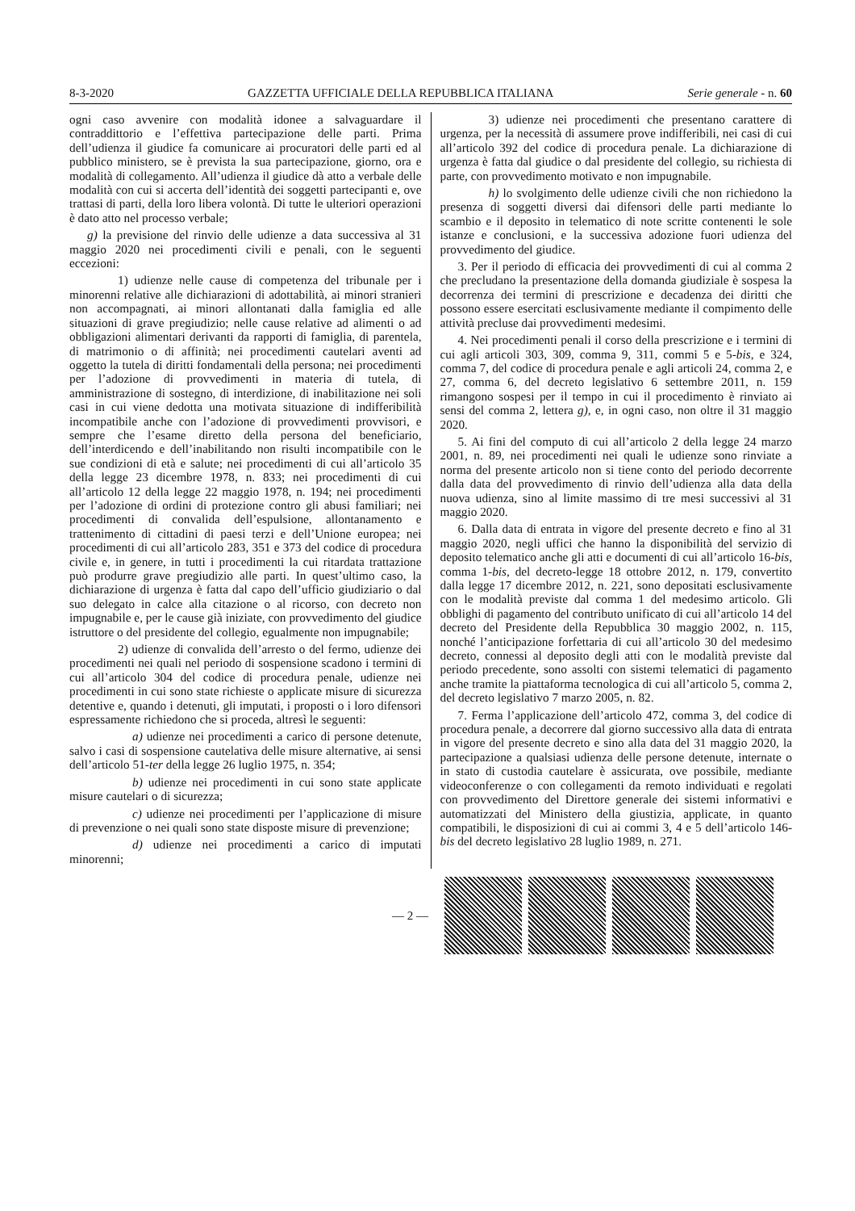8-3-2020 GAZZETTA UFFICIALE DELLA REPUBBLICA ITALIANA Serie generale - n. 60
ogni caso avvenire con modalità idonee a salvaguardare il contraddittorio e l’effettiva partecipazione delle parti. Prima dell’udienza il giudice fa comunicare ai procuratori delle parti ed al pubblico ministero, se è prevista la sua partecipazione, giorno, ora e modalità di collegamento. All’udienza il giudice dà atto a verbale delle modalità con cui si accerta dell’identità dei soggetti partecipanti e, ove trattasi di parti, della loro libera volontà. Di tutte le ulteriori operazioni è dato atto nel processo verbale;
g) la previsione del rinvio delle udienze a data successiva al 31 maggio 2020 nei procedimenti civili e penali, con le seguenti eccezioni:
1) udienze nelle cause di competenza del tribunale per i minorenni relative alle dichiarazioni di adottabilità, ai minori stranieri non accompagnati, ai minori allontanati dalla famiglia ed alle situazioni di grave pregiudizio; nelle cause relative ad alimenti o ad obbligazioni alimentari derivanti da rapporti di famiglia, di parentela, di matrimonio o di affinità; nei procedimenti cautelari aventi ad oggetto la tutela di diritti fondamentali della persona; nei procedimenti per l’adozione di provvedimenti in materia di tutela, di amministrazione di sostegno, di interdizione, di inabilitazione nei soli casi in cui viene dedotta una motivata situazione di indifferibilità incompatibile anche con l’adozione di provvedimenti provvisori, e sempre che l’esame diretto della persona del beneficiario, dell’interdicendo e dell’inabilitando non risulti incompatibile con le sue condizioni di età e salute; nei procedimenti di cui all’articolo 35 della legge 23 dicembre 1978, n. 833; nei procedimenti di cui all’articolo 12 della legge 22 maggio 1978, n. 194; nei procedimenti per l’adozione di ordini di protezione contro gli abusi familiari; nei procedimenti di convalida dell’espulsione, allontanamento e trattenimento di cittadini di paesi terzi e dell’Unione europea; nei procedimenti di cui all’articolo 283, 351 e 373 del codice di procedura civile e, in genere, in tutti i procedimenti la cui ritardata trattazione può produrre grave pregiudizio alle parti. In quest’ultimo caso, la dichiarazione di urgenza è fatta dal capo dell’ufficio giudiziario o dal suo delegato in calce alla citazione o al ricorso, con decreto non impugnabile e, per le cause già iniziate, con provvedimento del giudice istruttore o del presidente del collegio, egualmente non impugnabile;
2) udienze di convalida dell’arresto o del fermo, udienze dei procedimenti nei quali nel periodo di sospensione scadono i termini di cui all’articolo 304 del codice di procedura penale, udienze nei procedimenti in cui sono state richieste o applicate misure di sicurezza detentive e, quando i detenuti, gli imputati, i proposti o i loro difensori espressamente richiedono che si proceda, altresì le seguenti:
a) udienze nei procedimenti a carico di persone detenute, salvo i casi di sospensione cautelativa delle misure alternative, ai sensi dell’articolo 51-ter della legge 26 luglio 1975, n. 354;
b) udienze nei procedimenti in cui sono state applicate misure cautelari o di sicurezza;
c) udienze nei procedimenti per l’applicazione di misure di prevenzione o nei quali sono state disposte misure di prevenzione;
d) udienze nei procedimenti a carico di imputati minorenni;
3) udienze nei procedimenti che presentano carattere di urgenza, per la necessità di assumere prove indifferibili, nei casi di cui all’articolo 392 del codice di procedura penale. La dichiarazione di urgenza è fatta dal giudice o dal presidente del collegio, su richiesta di parte, con provvedimento motivato e non impugnabile.
h) lo svolgimento delle udienze civili che non richiedono la presenza di soggetti diversi dai difensori delle parti mediante lo scambio e il deposito in telematico di note scritte contenenti le sole istanze e conclusioni, e la successiva adozione fuori udienza del provvedimento del giudice.
3. Per il periodo di efficacia dei provvedimenti di cui al comma 2 che precludano la presentazione della domanda giudiziale è sospesa la decorrenza dei termini di prescrizione e decadenza dei diritti che possono essere esercitati esclusivamente mediante il compimento delle attività precluse dai provvedimenti medesimi.
4. Nei procedimenti penali il corso della prescrizione e i termini di cui agli articoli 303, 309, comma 9, 311, commi 5 e 5-bis, e 324, comma 7, del codice di procedura penale e agli articoli 24, comma 2, e 27, comma 6, del decreto legislativo 6 settembre 2011, n. 159 rimangono sospesi per il tempo in cui il procedimento è rinviato ai sensi del comma 2, lettera g), e, in ogni caso, non oltre il 31 maggio 2020.
5. Ai fini del computo di cui all’articolo 2 della legge 24 marzo 2001, n. 89, nei procedimenti nei quali le udienze sono rinviate a norma del presente articolo non si tiene conto del periodo decorrente dalla data del provvedimento di rinvio dell’udienza alla data della nuova udienza, sino al limite massimo di tre mesi successivi al 31 maggio 2020.
6. Dalla data di entrata in vigore del presente decreto e fino al 31 maggio 2020, negli uffici che hanno la disponibilità del servizio di deposito telematico anche gli atti e documenti di cui all’articolo 16-bis, comma 1-bis, del decreto-legge 18 ottobre 2012, n. 179, convertito dalla legge 17 dicembre 2012, n. 221, sono depositati esclusivamente con le modalità previste dal comma 1 del medesimo articolo. Gli obblighi di pagamento del contributo unificato di cui all’articolo 14 del decreto del Presidente della Repubblica 30 maggio 2002, n. 115, nonché l’anticipazione forfettaria di cui all’articolo 30 del medesimo decreto, connessi al deposito degli atti con le modalità previste dal periodo precedente, sono assolti con sistemi telematici di pagamento anche tramite la piattaforma tecnologica di cui all’articolo 5, comma 2, del decreto legislativo 7 marzo 2005, n. 82.
7. Ferma l’applicazione dell’articolo 472, comma 3, del codice di procedura penale, a decorrere dal giorno successivo alla data di entrata in vigore del presente decreto e sino alla data del 31 maggio 2020, la partecipazione a qualsiasi udienza delle persone detenute, internate o in stato di custodia cautelare è assicurata, ove possibile, mediante videoconferenze o con collegamenti da remoto individuati e regolati con provvedimento del Direttore generale dei sistemi informativi e automatizzati del Ministero della giustizia, applicate, in quanto compatibili, le disposizioni di cui ai commi 3, 4 e 5 dell’articolo 146-bis del decreto legislativo 28 luglio 1989, n. 271.
— 2 —